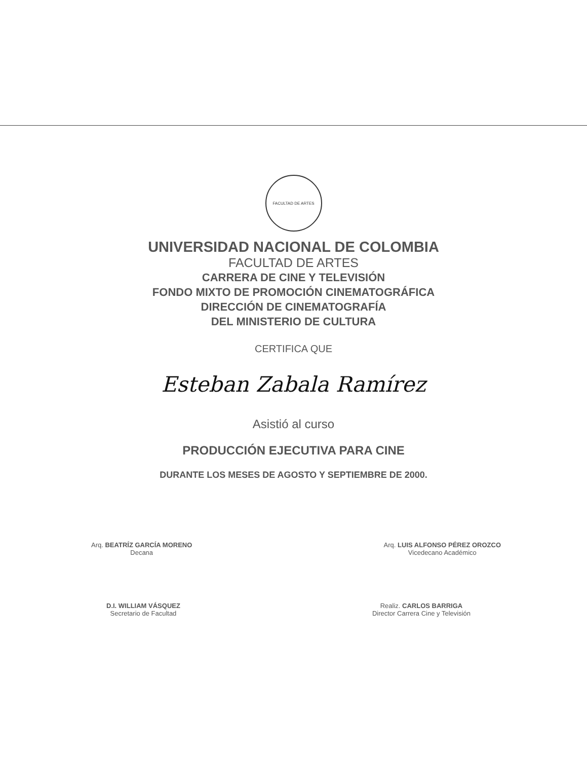FACULTAD DE ARTES
UNIVERSIDAD NACIONAL DE COLOMBIA
FACULTAD DE ARTES
CARRERA DE CINE Y TELEVISIÓN
FONDO MIXTO DE PROMOCIÓN CINEMATOGRÁFICA
DIRECCIÓN DE CINEMATOGRAFÍA
DEL MINISTERIO DE CULTURA
CERTIFICA QUE
Esteban Zabala Ramírez
Asistió al curso
PRODUCCIÓN EJECUTIVA PARA CINE
DURANTE LOS MESES DE AGOSTO Y SEPTIEMBRE DE 2000.
Arq. BEATRÍZ GARCÍA MORENO
Decana
Arq. LUIS ALFONSO PÉREZ OROZCO
Vicedecano Académico
D.I. WILLIAM VÁSQUEZ
Secretario de Facultad
Realiz. CARLOS BARRIGA
Director Carrera Cine y Televisión